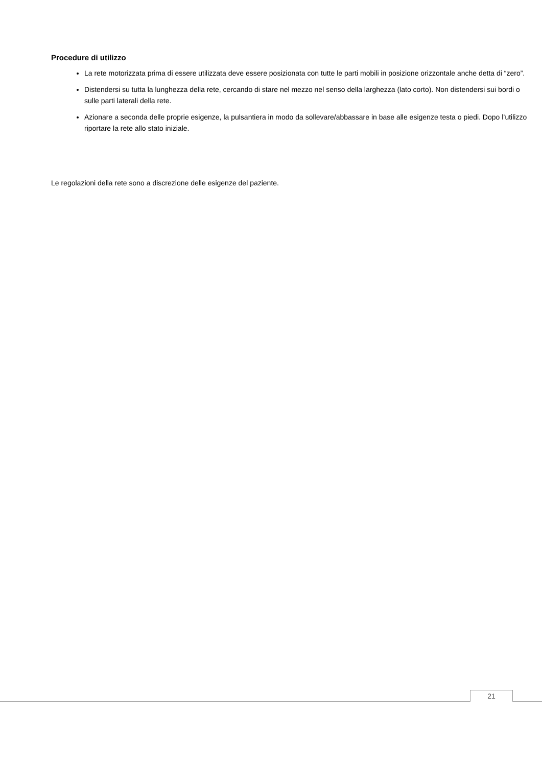Procedure di utilizzo
La rete motorizzata prima di essere utilizzata deve essere posizionata con tutte le parti mobili in posizione orizzontale anche detta di “zero”.
Distendersi su tutta la lunghezza della rete, cercando di stare nel mezzo nel senso della larghezza (lato corto). Non distendersi sui bordi o sulle parti laterali della rete.
Azionare a seconda delle proprie esigenze, la pulsantiera in modo da sollevare/abbassare in base alle esigenze testa o piedi. Dopo l’utilizzo riportare la rete allo stato iniziale.
Le regolazioni della rete sono a discrezione delle esigenze del paziente.
21